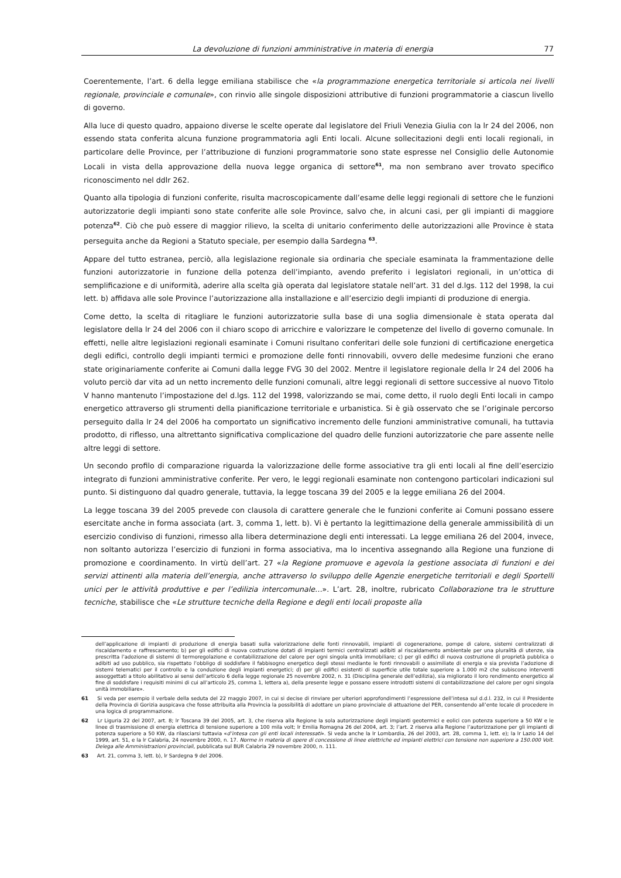La devoluzione di funzioni amministrative in materia di energia 77
Coerentemente, l’art. 6 della legge emiliana stabilisce che «la programmazione energetica territoriale si articola nei livelli regionale, provinciale e comunale», con rinvio alle singole disposizioni attributive di funzioni programmatorie a ciascun livello di governo.
Alla luce di questo quadro, appaiono diverse le scelte operate dal legislatore del Friuli Venezia Giulia con la lr 24 del 2006, non essendo stata conferita alcuna funzione programmatoria agli Enti locali. Alcune sollecitazioni degli enti locali regionali, in particolare delle Province, per l’attribuzione di funzioni programmatorie sono state espresse nel Consiglio delle Autonomie Locali in vista della approvazione della nuova legge organica di settore<sup>61</sup>, ma non sembrano aver trovato specifico riconoscimento nel ddlr 262.
Quanto alla tipologia di funzioni conferite, risulta macroscopicamente dall’esame delle leggi regionali di settore che le funzioni autorizzatorie degli impianti sono state conferite alle sole Province, salvo che, in alcuni casi, per gli impianti di maggiore potenza<sup>62</sup>. Ciò che può essere di maggior rilievo, la scelta di unitario conferimento delle autorizzazioni alle Province è stata perseguita anche da Regioni a Statuto speciale, per esempio dalla Sardegna <sup>63</sup>.
Appare del tutto estranea, perciò, alla legislazione regionale sia ordinaria che speciale esaminata la frammentazione delle funzioni autorizzatorie in funzione della potenza dell’impianto, avendo preferito i legislatori regionali, in un’ottica di semplificazione e di uniformità, aderire alla scelta già operata dal legislatore statale nell’art. 31 del d.lgs. 112 del 1998, la cui lett. b) affidava alle sole Province l’autorizzazione alla installazione e all’esercizio degli impianti di produzione di energia.
Come detto, la scelta di ritagliare le funzioni autorizzatorie sulla base di una soglia dimensionale è stata operata dal legislatore della lr 24 del 2006 con il chiaro scopo di arricchire e valorizzare le competenze del livello di governo comunale. In effetti, nelle altre legislazioni regionali esaminate i Comuni risultano conferitari delle sole funzioni di certificazione energetica degli edifici, controllo degli impianti termici e promozione delle fonti rinnovabili, ovvero delle medesime funzioni che erano state originariamente conferite ai Comuni dalla legge FVG 30 del 2002. Mentre il legislatore regionale della lr 24 del 2006 ha voluto perciò dar vita ad un netto incremento delle funzioni comunali, altre leggi regionali di settore successive al nuovo Titolo V hanno mantenuto l’impostazione del d.lgs. 112 del 1998, valorizzando se mai, come detto, il ruolo degli Enti locali in campo energetico attraverso gli strumenti della pianificazione territoriale e urbanistica. Si è già osservato che se l’originale percorso perseguito dalla lr 24 del 2006 ha comportato un significativo incremento delle funzioni amministrative comunali, ha tuttavia prodotto, di riflesso, una altrettanto significativa complicazione del quadro delle funzioni autorizzatorie che pare assente nelle altre leggi di settore.
Un secondo profilo di comparazione riguarda la valorizzazione delle forme associative tra gli enti locali al fine dell’esercizio integrato di funzioni amministrative conferite. Per vero, le leggi regionali esaminate non contengono particolari indicazioni sul punto. Si distinguono dal quadro generale, tuttavia, la legge toscana 39 del 2005 e la legge emiliana 26 del 2004.
La legge toscana 39 del 2005 prevede con clausola di carattere generale che le funzioni conferite ai Comuni possano essere esercitate anche in forma associata (art. 3, comma 1, lett. b). Vi è pertanto la legittimazione della generale ammissibilità di un esercizio condiviso di funzioni, rimesso alla libera determinazione degli enti interessati. La legge emiliana 26 del 2004, invece, non soltanto autorizza l’esercizio di funzioni in forma associativa, ma lo incentiva assegnando alla Regione una funzione di promozione e coordinamento. In virtù dell’art. 27 «la Regione promuove e agevola la gestione associata di funzioni e dei servizi attinenti alla materia dell’energia, anche attraverso lo sviluppo delle Agenzie energetiche territoriali e degli Sportelli unici per le attività produttive e per l’edilizia intercomunale…». L’art. 28, inoltre, rubricato Collaborazione tra le strutture tecniche, stabilisce che «Le strutture tecniche della Regione e degli enti locali proposte alla
dell’applicazione di impianti di produzione di energia basati sulla valorizzazione delle fonti rinnovabili, impianti di cogenerazione, pompe di calore, sistemi centralizzati di riscaldamento e raffrescamento; b) per gli edifici di nuova costruzione dotati di impianti termici centralizzati adibiti al riscaldamento ambientale per una pluralità di utenze, sia prescritta l’adozione di sistemi di termoregolazione e contabilizzazione del calore per ogni singola unità immobiliare; c) per gli edifici di nuova costruzione di proprietà pubblica o adibiti ad uso pubblico, sia rispettato l’obbligo di soddisfare il fabbisogno energetico degli stessi mediante le fonti rinnovabili o assimiliate di energia e sia prevista l’adozione di sistemi telematici per il controllo e la conduzione degli impianti energetici; d) per gli edifici esistenti di superficie utile totale superiore a 1.000 m2 che subiscono interventi assoggettati a titolo abilitativo ai sensi dell’articolo 6 della legge regionale 25 novembre 2002, n. 31 (Disciplina generale dell’edilizia), sia migliorato il loro rendimento energetico al fine di soddisfare i requisiti minimi di cui all’articolo 25, comma 1, lettera a), della presente legge e possano essere introdotti sistemi di contabilizzazione del calore per ogni singola unità immobiliare».
61 Si veda per esempio il verbale della seduta del 22 maggio 2007, in cui si decise di rinviare per ulteriori approfondimenti l’espressione dell’intesa sul d.d.l. 232, in cui il Presidente della Provincia di Gorizia auspicava che fosse attribuita alla Provincia la possibilità di adottare un piano provinciale di attuazione del PER, consentendo all’ente locale di procedere in una logica di programmazione.
62 Lr Liguria 22 del 2007, art. 8; lr Toscana 39 del 2005, art. 3, che riserva alla Regione la sola autorizzazione degli impianti geotermici e eolici con potenza superiore a 50 KW e le linee di trasmissione di energia elettrica di tensione superiore a 100 mila volt; lr Emilia Romagna 26 del 2004, art. 3; l’art. 2 riserva alla Regione l’autorizzazione per gli impianti di potenza superiore a 50 KW, da rilasciarsi tuttavia «d’intesa con gli enti locali interessati». Si veda anche la lr Lombardia, 26 del 2003, art. 28, comma 1, lett. e); la lr Lazio 14 del 1999, art. 51, e la lr Calabria, 24 novembre 2000, n. 17. Norme in materia di opere di concessione di linee elettriche ed impianti elettrici con tensione non superiore a 150.000 Volt. Delega alle Amministrazioni provinciali, pubblicata sul BUR Calabria 29 novembre 2000, n. 111.
63 Art. 21, comma 3, lett. b), lr Sardegna 9 del 2006.